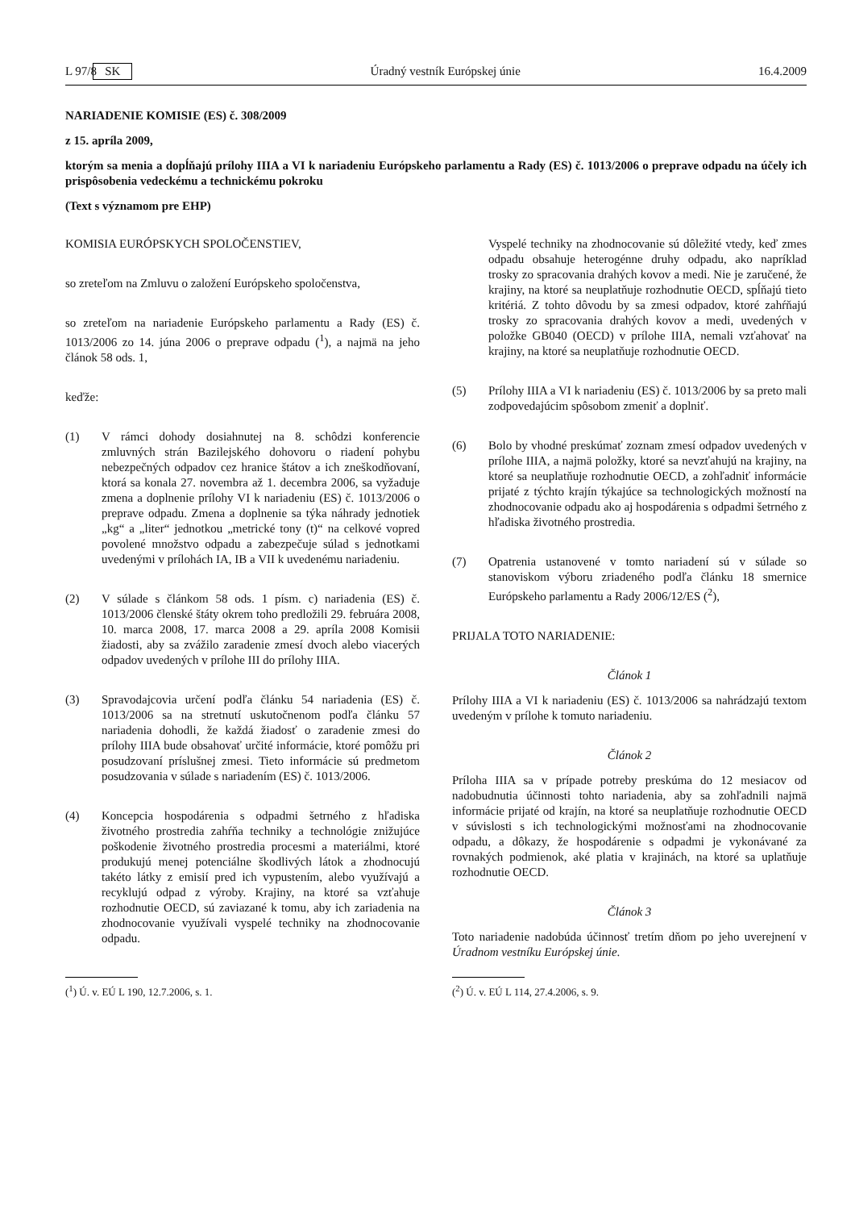L 97/8 SK Úradný vestník Európskej únie 16.4.2009
NARIADENIE KOMISIE (ES) č. 308/2009
z 15. apríla 2009,
ktorým sa menia a dopĺňajú prílohy IIIA a VI k nariadeniu Európskeho parlamentu a Rady (ES) č. 1013/2006 o preprave odpadu na účely ich prispôsobenia vedeckému a technickému pokroku
(Text s významom pre EHP)
KOMISIA EURÓPSKYCH SPOLOČENSTIEV,
so zreteľom na Zmluvu o založení Európskeho spoločenstva,
so zreteľom na nariadenie Európskeho parlamentu a Rady (ES) č. 1013/2006 zo 14. júna 2006 o preprave odpadu (<sup>1</sup>), a najmä na jeho článok 58 ods. 1,
keďže:
(1) V rámci dohody dosiahnutej na 8. schôdzi konferencie zmluvných strán Bazilejského dohovoru o riadení pohybu nebezpečných odpadov cez hranice štátov a ich zneškodňovaní, ktorá sa konala 27. novembra až 1. decembra 2006, sa vyžaduje zmena a doplnenie prílohy VI k nariadeniu (ES) č. 1013/2006 o preprave odpadu. Zmena a doplnenie sa týka náhrady jednotiek „kg“ a „liter“ jednotkou „metrické tony (t)“ na celkové vopred povolené množstvo odpadu a zabezpečuje súlad s jednotkami uvedenými v prílohách IA, IB a VII k uvedenému nariadeniu.
(2) V súlade s článkom 58 ods. 1 písm. c) nariadenia (ES) č. 1013/2006 členské štáty okrem toho predložili 29. februára 2008, 10. marca 2008, 17. marca 2008 a 29. apríla 2008 Komisii žiadosti, aby sa zvážilo zaradenie zmesí dvoch alebo viacerých odpadov uvedených v prílohe III do prílohy IIIA.
(3) Spravodajcovia určení podľa článku 54 nariadenia (ES) č. 1013/2006 sa na stretnutí uskutočnenom podľa článku 57 nariadenia dohodli, že každá žiadosť o zaradenie zmesi do prílohy IIIA bude obsahovať určité informácie, ktoré pomôžu pri posudzovaní príslušnej zmesi. Tieto informácie sú predmetom posudzovania v súlade s nariadením (ES) č. 1013/2006.
(4) Koncepcia hospodárenia s odpadmi šetrného z hľadiska životného prostredia zahŕňa techniky a technológie znižujúce poškodenie životného prostredia procesmi a materiálmi, ktoré produkujú menej potenciálne škodlivých látok a zhodnocujú takéto látky z emisií pred ich vypustením, alebo využívajú a recyklujú odpad z výroby. Krajiny, na ktoré sa vzťahuje rozhodnutie OECD, sú zaviazané k tomu, aby ich zariadenia na zhodnocovanie využívali vyspelé techniky na zhodnocovanie odpadu.
Vyspelé techniky na zhodnocovanie sú dôležité vtedy, keď zmes odpadu obsahuje heterogénne druhy odpadu, ako napríklad trosky zo spracovania drahých kovov a medi. Nie je zaručené, že krajiny, na ktoré sa neuplatňuje rozhodnutie OECD, spĺňajú tieto kritériá. Z tohto dôvodu by sa zmesi odpadov, ktoré zahŕňajú trosky zo spracovania drahých kovov a medi, uvedených v položke GB040 (OECD) v prílohe IIIA, nemali vzťahovať na krajiny, na ktoré sa neuplatňuje rozhodnutie OECD.
(5) Prílohy IIIA a VI k nariadeniu (ES) č. 1013/2006 by sa preto mali zodpovedajúcim spôsobom zmeniť a doplniť.
(6) Bolo by vhodné preskúmať zoznam zmesí odpadov uvedených v prílohe IIIA, a najmä položky, ktoré sa nevzťahujú na krajiny, na ktoré sa neuplatňuje rozhodnutie OECD, a zohľadniť informácie prijaté z týchto krajín týkajúce sa technologických možností na zhodnocovanie odpadu ako aj hospodárenia s odpadmi šetrného z hľadiska životného prostredia.
(7) Opatrenia ustanovené v tomto nariadení sú v súlade so stanoviskom výboru zriadeného podľa článku 18 smernice Európskeho parlamentu a Rady 2006/12/ES (<sup>2</sup>),
PRIJALA TOTO NARIADENIE:
Článok 1
Prílohy IIIA a VI k nariadeniu (ES) č. 1013/2006 sa nahrádzajú textom uvedeným v prílohe k tomuto nariadeniu.
Článok 2
Príloha IIIA sa v prípade potreby preskúma do 12 mesiacov od nadobudnutia účinnosti tohto nariadenia, aby sa zohľadnili najmä informácie prijaté od krajín, na ktoré sa neuplatňuje rozhodnutie OECD v súvislosti s ich technologickými možnosťami na zhodnocovanie odpadu, a dôkazy, že hospodárenie s odpadmi je vykonávané za rovnakých podmienok, aké platia v krajinách, na ktoré sa uplatňuje rozhodnutie OECD.
Článok 3
Toto nariadenie nadobúda účinnosť tretím dňom po jeho uverejnení v Úradnom vestníku Európskej únie.
(<sup>1</sup>) Ú. v. EÚ L 190, 12.7.2006, s. 1. (<sup>2</sup>) Ú. v. EÚ L 114, 27.4.2006, s. 9.